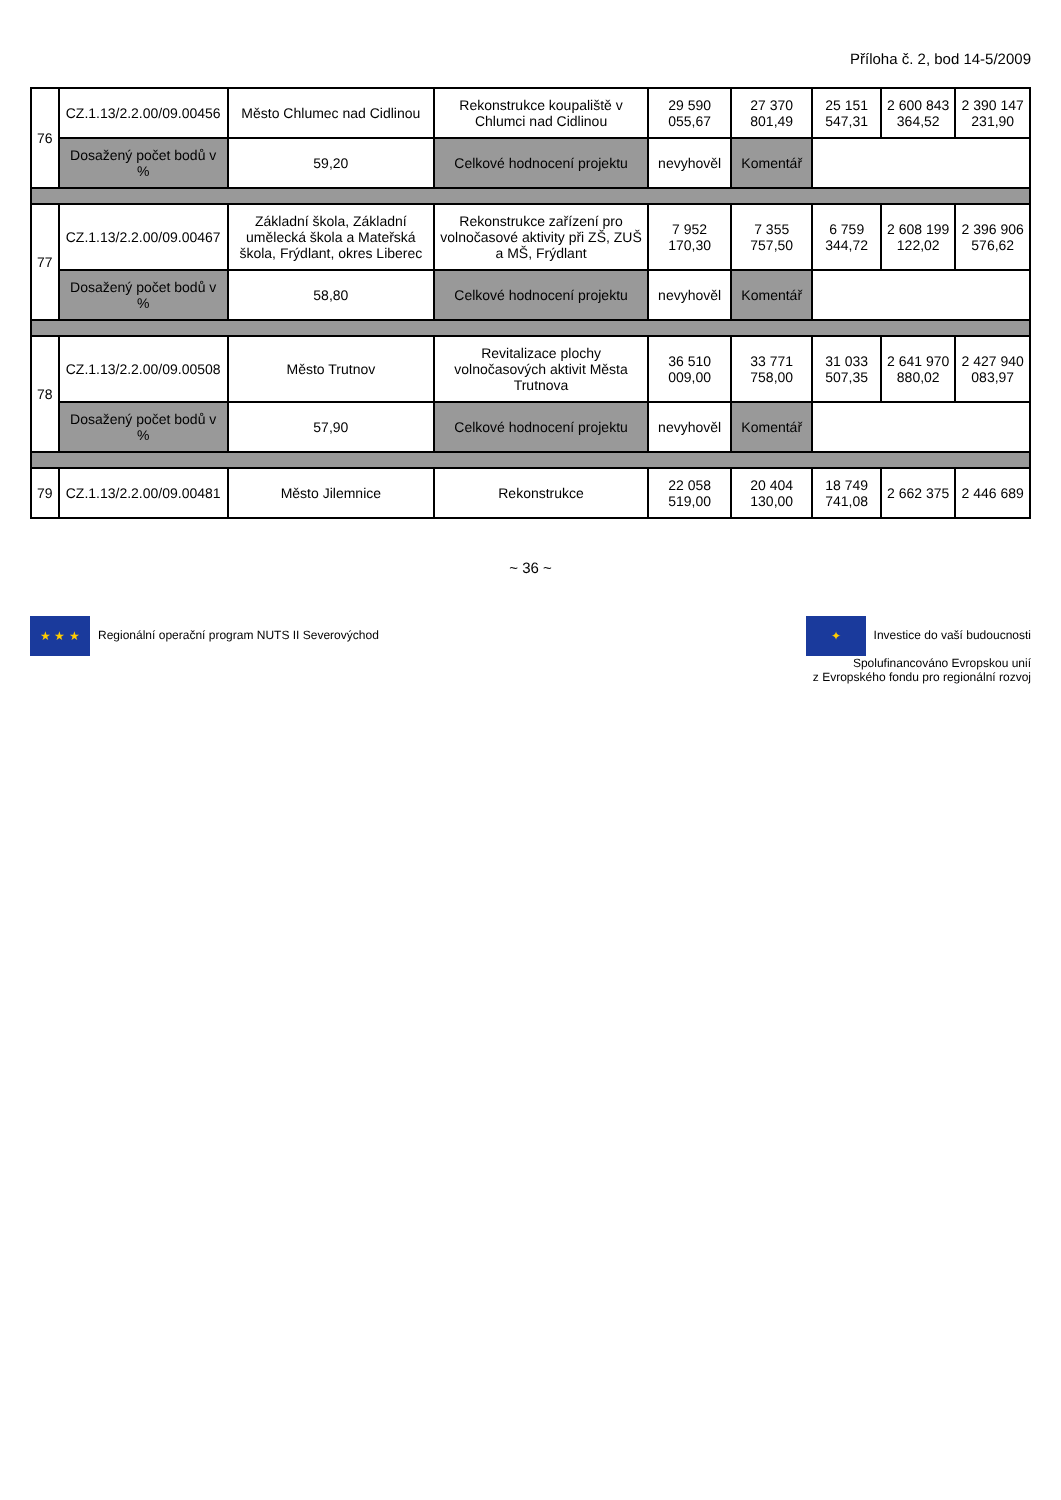Příloha č. 2, bod 14-5/2009
| 76 | CZ.1.13/2.2.00/09.00456 | Město Chlumec nad Cidlinou | Rekonstrukce koupaliště v Chlumci nad Cidlinou | 29 590 055,67 | 27 370 801,49 | 25 151 547,31 | 2 600 843 364,52 | 2 390 147 231,90 |
| | Dosažený počet bodů v % | 59,20 | Celkové hodnocení projektu | nevyhověl | Komentář | | | |
| 77 | CZ.1.13/2.2.00/09.00467 | Základní škola, Základní umělecká škola a Mateřská škola, Frýdlant, okres Liberec | Rekonstrukce zařízení pro volnočasové aktivity při ZŠ, ZUŠ a MŠ, Frýdlant | 7 952 170,30 | 7 355 757,50 | 6 759 344,72 | 2 608 199 122,02 | 2 396 906 576,62 |
| | Dosažený počet bodů v % | 58,80 | Celkové hodnocení projektu | nevyhověl | Komentář | | | |
| 78 | CZ.1.13/2.2.00/09.00508 | Město Trutnov | Revitalizace plochy volnočasových aktivit Města Trutnova | 36 510 009,00 | 33 771 758,00 | 31 033 507,35 | 2 641 970 880,02 | 2 427 940 083,97 |
| | Dosažený počet bodů v % | 57,90 | Celkové hodnocení projektu | nevyhověl | Komentář | | | |
| 79 | CZ.1.13/2.2.00/09.00481 | Město Jilemnice | Rekonstrukce | 22 058 519,00 | 20 404 130,00 | 18 749 741,08 | 2 662 375 | 2 446 689 |
~ 36 ~
★ ★ ★ Regionální operační program NUTS II Severovýchod
✦ Investice do vaší budoucnosti
Spolufinancováno Evropskou unií
z Evropského fondu pro regionální rozvoj